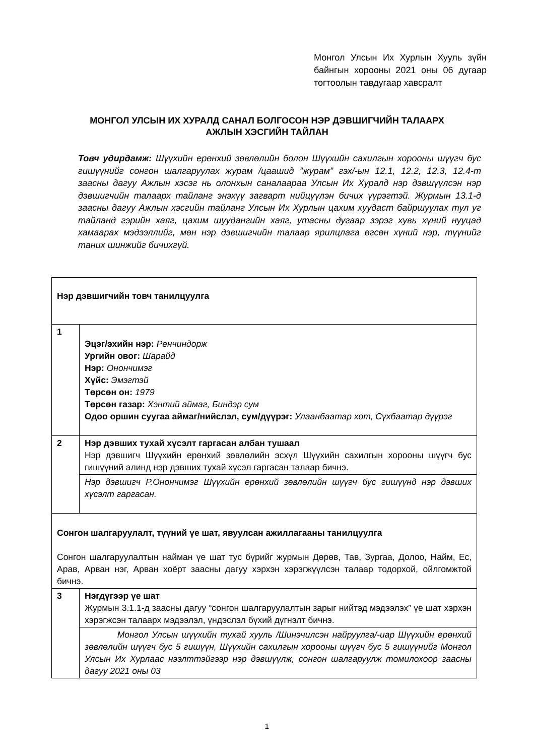Монгол Улсын Их Хурлын Хууль зүйн байнгын хорооны 2021 оны 06 дугаар тогтоолын тавдугаар хавсралт
МОНГОЛ УЛСЫН ИХ ХУРАЛД САНАЛ БОЛГОСОН НЭР ДЭВШИГЧИЙН ТАЛААРХ АЖЛЫН ХЭСГИЙН ТАЙЛАН
Товч удирдамж: Шүүхийн ерөнхий зөвлөлийн болон Шүүхийн сахилгын хорооны шүүгч бус гишүүнийг сонгон шалгаруулах журам /цаашид ”журам” гэх/-ын 12.1, 12.2, 12.3, 12.4-т заасны дагуу Ажлын хэсэг нь олонхын саналаараа Улсын Их Хуралд нэр дэвшүүлсэн нэр дэвшигчийн талаарх тайланг энэхүү загварт нийцүүлэн бичих үүрэгтэй. Журмын 13.1-д заасны дагуу Ажлын хэсгийн тайланг Улсын Их Хурлын цахим хуудаст байршуулах тул уг тайланд гэрийн хаяг, цахим шуудангийн хаяг, утасны дугаар зэрэг хувь хүний нууцад хамаарах мэдээллийг, мөн нэр дэвшигчийн талаар ярилцлага өгсөн хүний нэр, түүнийг таних шинжийг бичихгүй.
| Нэр дэвшигчийн товч танилцуулга | |
| 1 | Эцэг/эхийн нэр: Ренчиндорж Ургийн овог: Шарайд Нэр: Онончимэг Хүйс: Эмэгтэй Төрсөн он: 1979 Төрсөн газар: Хэнтий аймаг, Биндэр сум Одоо оршин суугаа аймаг/нийслэл, сум/дүүрэг: Улаанбаатар хот, Сүхбаатар дүүрэг |
| 2 | Нэр дэвших тухай хүсэлт гаргасан албан тушаал Нэр дэвшигч Шүүхийн ерөнхий зөвлөлийн эсхүл Шүүхийн сахилгын хорооны шүүгч бус гишүүний алинд нэр дэвших тухай хүсэл гаргасан талаар бичнэ. |
| | Нэр дэвшигч Р.Онончимэг Шүүхийн ерөнхий зөвлөлийн шүүгч бус гишүүнд нэр дэвших хүсэлт гаргасан. |
| Сонгон шалгаруулалт, түүний үе шат, явуулсан ажиллагааны танилцуулга Сонгон шалгаруулалтын найман үе шат тус бүрийг журмын Дөрөв, Тав, Зургаа, Долоо, Найм, Ес, Арав, Арван нэг, Арван хоёрт заасны дагуу хэрхэн хэрэгжүүлсэн талаар тодорхой, ойлгомжтой бичнэ. | |
| 3 | Нэгдүгээр үе шат Журмын 3.1.1-д заасны дагуу “сонгон шалгаруулалтын зарыг нийтэд мэдээлэх” үе шат хэрхэн хэрэгжсэн талаарх мэдээлэл, үндэслэл бүхий дүгнэлт бичнэ. |
| | Монгол Улсын шүүхийн тухай хууль /Шинэчилсэн найруулга/-иар Шүүхийн ерөнхий зөвлөлийн шүүгч бус 5 гишүүн, Шүүхийн сахилгын хорооны шүүгч бус 5 гишүүнийг Монгол Улсын Их Хурлаас нээлттэйгээр нэр дэвшүүлж, сонгон шалгаруулж томилохоор заасны дагуу 2021 оны 03 |
1